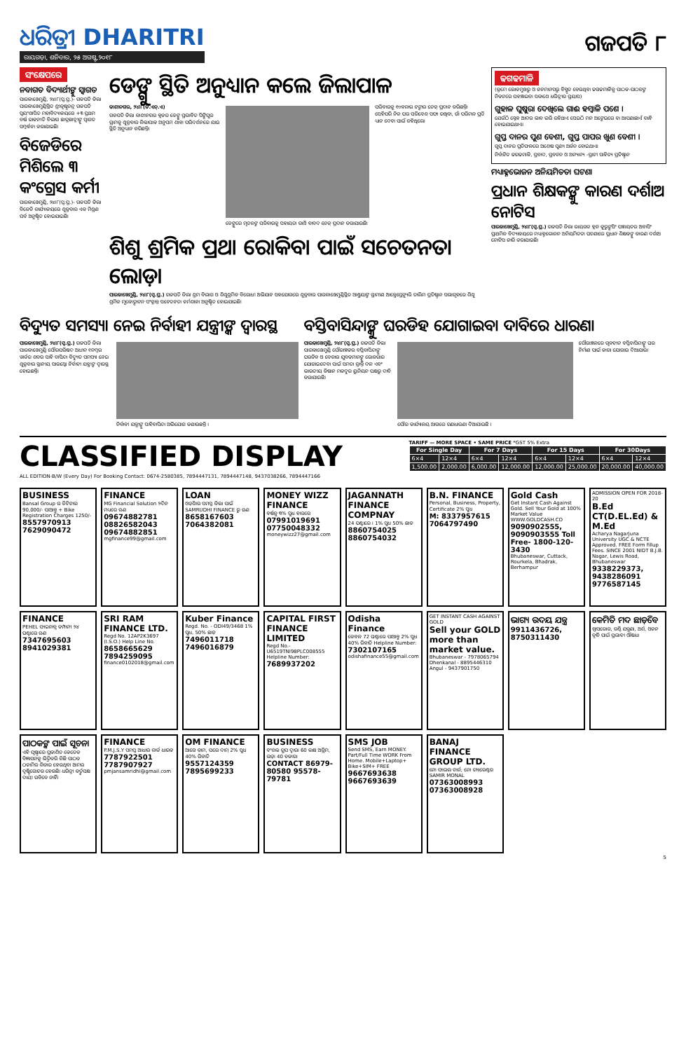ଧରିତ୍ରୀ DHARITRI
ରାୟଗଡ଼ା, ଶନିବାର, ୨୫ ଅଗଷ୍ଟ,୨୦୧୮
ଗଜପତି ୮
ସଂକ୍ଷେପରେ
ନବାଗତ ବିଦ୍ୟାର୍ଥୀଙ୍କୁ ସ୍ୱାଗତ
ପାରଳାଖେମୁଣ୍ଡି, ୨୪।୮(ସ୍ୱ.ପ୍ର.)- ଗଜପତି ଜିଲା ପାରଳାଖେମୁଣ୍ଡିସ୍ଥିତ ଶ୍ରୀକୃଷ୍ଣଚନ୍ଦ୍ର ଗଜପତି ସ୍ୱୟଂଶାସିତ ମହାବିଦ୍ୟାଳୟରେ +୩ ପ୍ରଥମ ବର୍ଷ ରାଜନୀତି ବିଭାଗ ଛାତ୍ରଛାତ୍ରୀଙ୍କୁ ସ୍ୱାଗତ ସମ୍ବର୍ଦ୍ଧନା କରାଯାଇଛି।
ବିଜେଡିରେ ମିଶିଲେ ୩ କଂଗ୍ରେସ କର୍ମୀ
ପାରଳାଖେମୁଣ୍ଡି, ୨୪।୮(ସ୍ୱ.ପ୍ର.)- ଗଜପତି ଜିଲା ବିଜେଡି କାର୍ଯ୍ୟାଳୟରେ ଶୁକ୍ରବାର ଏକ ମିଶ୍ରଣ ପର୍ବ ଅନୁଷ୍ଠିତ ହୋଇଯାଇଛି।
ଡେଙ୍ଗୁ ସ୍ଥିତି ଅନୁଧ୍ୟାନ କଲେ ଜିଲାପାଳ
କାଶୀନଗର, ୨୪।୮(ଡି.ଏନ୍.ଏ)
ଗଜପତି ଜିଲା କାଶୀନଗର ବ୍ଲକର ଡେଙ୍ଗୁ ପ୍ରଭାବିତ ସିଙ୍ଗିପୁର ଗ୍ରାମକୁ ଶୁକ୍ରବାର ଜିଲାପାଳ ଅନୁପମ ଶାହା ପରିଦର୍ଶନରେ ଯାଇ ସ୍ଥିତି ଅନୁଧ୍ୟାନ କରିଛନ୍ତି।
ଡେଙ୍ଗୁରେ ମୃତକଙ୍କ ପରିବାରକୁ ସହାୟତା ରାଶି ବାବଦ ଚେକ୍ ପ୍ରଦାନ କରାଯାଉଛି।
ପରିବାରକୁ ୧୦ହଜାର ଟଙ୍କାର ଚେକ୍ ପ୍ରଦାନ କରିଛନ୍ତି। ସେହିପରି ନିଜ ଘର ପରିବେଶ ସଫା ରଖିବା, ଗାଁ ପରିମଳ ପ୍ରତି ଧ୍ୟାନ ଦେବା ପାଇଁ କହିଥିଲେ।
ଶିଶୁ ଶ୍ରମିକ ପ୍ରଥା ରୋକିବା ପାଇଁ ସଚେତନତା ଲୋଡ଼ା
ପାରଳାଖେମୁଣ୍ଡି, ୨୪।୮(ସ୍ୱ.ପ୍ର.) ଗଜପତି ଜିଲା ଶ୍ରମ ବିଭାଗ ଓ ଶିଶୁଶ୍ରମିକ ବିରୋଧୀ ଅଭିଯାନ ସହଯୋଗରେ ଶୁକ୍ରବାର ପାରଳାଖେମୁଣ୍ଡିସ୍ଥିତ ଆଣ୍ଡ୍ରୟାଙ୍କ ଗ୍ରାମୀଣ ଆନ୍ତ୍ରେପ୍ରେନ୍ୟୁରି ତାଲିମ ପ୍ରତିଷ୍ଠାନ ସଭାଗୃହରେ ଶିଶୁ ଶ୍ରମିକ ମୂଳୋତ୍ପାଟନ ସଂକ୍ରାନ୍ତ ସଚେତନତା କର୍ମଶାଳା ଅନୁଷ୍ଠିତ ହୋଇଯାଇଛି।
ଢଗଢମାଳି
(କ୍ରମେ ଲୋକମୁଖରୁ ଓ ଜନମାନସରୁ ବିସ୍ମୃତ ହେଉଥିବା ଢଗଢମାଳିକୁ ପାଠକ-ପାଠକଙ୍କ ନିକଟରେ ପହଞ୍ଚାଇବା ସକାଶେ ଧରିତ୍ରୀର ପ୍ରୟାସ)
ଗୁହାଳ ଘୁଷୁରା ଦେଖିଲେ ଗାଈ ହମ୍ବାଳି ପଶେ ।
ଯେଉଁଠି ସ୍ନେହ ଆଦର ଭାବ ଭରି ରହିଥାଏ ସେଇଠି ମନ ଅଙ୍କେଇରେ ବା ଆପଣାଛାଏଁ ବାନ୍ଧି ହୋଇଯାଇଥାଏ।
ଗୁପ୍ତ ଦାନର ପୁଣ ବେଶୀ, ଗୁପ୍ତ ପାପର ଖୁଣ ବେଶୀ ।
ଗୁପ୍ତ ଦାନର ପ୍ରତିଫଳରେ ଅଶେଷ ପୁଣ୍ୟ ଅର୍ଜନ ହୋଇଥାଏ।
ନିର୍ବାଚିତ ଢଗଢମାଳି, ପ୍ରବାଦ, ପ୍ରବଚନ ଓ ଅନ୍ୟାନ୍ୟ -ପ୍ରାଚୀ ସାହିତ୍ୟ ପ୍ରତିଷ୍ଠାନ
ମଧ୍ୟାହ୍ନଭୋଜନ ଅନିୟମିତତା ଘଟଣା
ପ୍ରଧାନ ଶିକ୍ଷକଙ୍କୁ କାରଣ ଦର୍ଶାଅ ନୋଟିସ
ପାରଳାଖେମୁଣ୍ଡି, ୨୪।୮(ସ୍ୱ.ପ୍ର.) ଗଜପତି ଜିଲା ରାୟଗଡ ବ୍ଲକ ଜୁରୁଙ୍ଗସିଂ ପଞ୍ଚାୟତର ଅବାସିଂ ପ୍ରାଥମିକ ବିଦ୍ୟାଳୟରେ ମଧ୍ୟାହ୍ନଭୋଜନ ଅନିୟମିତତା ଘଟଣାରେ ପ୍ରଧାନ ଶିକ୍ଷକଙ୍କୁ କାରଣ ଦର୍ଶାଅ ନୋଟିସ ଜାରି କରାଯାଇଛି।
ବିଦ୍ୟୁତ ସମସ୍ୟା ନେଇ ନିର୍ବାହୀ ଯନ୍ତ୍ରୀଙ୍କ ଦ୍ୱାରସ୍ଥ
ପାରଳାଖେମୁଣ୍ଡି, ୨୪।୮(ସ୍ୱ.ପ୍ର.) ଗଜପତି ଜିଲା ପାରଳାଖେମୁଣ୍ଡି ପୌରପରିଷଦ ଅଧୀନ ୧ନମ୍ବର ୱାର୍ଡର ଶବର ସାହି ବାସିନ୍ଦା ବିଦ୍ୟୁତ ସମସ୍ୟା ନେଇ ଶୁକ୍ରବାର ସ୍ଥାନୀୟ ସାଉଥ୍କୋ ନିର୍ବାହୀ ଯନ୍ତ୍ରୀଙ୍କ ଦ୍ୱାରସ୍ଥ ହୋଇଛନ୍ତି।
ନିର୍ବାହୀ ଯନ୍ତ୍ରୀଙ୍କୁ ସାହିବାସିନ୍ଦା ଅଭିଯୋଗ ଜଣାଉଛନ୍ତି ।
ବସ୍ତିବାସିନ୍ଦାଙ୍କୁ ଘରଡିହ ଯୋଗାଇବା ଦାବିରେ ଧାରଣା
ପାରଳାଖେମୁଣ୍ଡି, ୨୪।୮(ସ୍ୱ.ପ୍ର.) ଗଜପତି ଜିଲା ପାରଳାଖେମୁଣ୍ଡି ପୌରାଞ୍ଚଳର ବସ୍ତିବାସିନ୍ଦାଙ୍କୁ ଘରଡିହ ଓ ବେକାର ଯୁବକମାନଙ୍କୁ ରୋଜଗାର ଯୋଗାଇଦେବା ପାଇଁ ସମତା କ୍ରାନ୍ତି ଦଳ ଏବଂ ଭାରତୀୟ କିଷାନ ମଜଦୁର ୟୁନିୟନ ପକ୍ଷରୁ ଦାବି କରାଯାଇଛି।
ପୌର କାର୍ଯ୍ୟାଳୟ ଆଗରେ ଗଣଧାରଣା ଦିଆଯାଇଛି ।
ପୌରାଞ୍ଚଳରେ ଗୃହହୀନ ବସ୍ତିବାସିନ୍ଦାଙ୍କୁ ଘର ନିର୍ମାଣ ପାଇଁ ଜାଗା ଯୋଗାଇ ଦିଆଯାଉ।
CLASSIFIED DISPLAY
ALL EDITION-B/W (Every Day) For Booking Contact: 0674-2580385, 7894447131, 7894447148, 9437038266, 7894447166
TARIFF — MORE SPACE • SAME PRICE *GST 5% Extra
| For Single Day | | For 7 Days | | For 15 Days | | For 30Days | |
| --- | --- | --- | --- | --- | --- | --- | --- |
| 6×4 | 12×4 | 6×4 | 12×4 | 6×4 | 12×4 | 6×4 | 12×4 |
| 1,500.00 | 2,000.00 | 6,000.00 | 12,000.00 | 12,000.00 | 25,000.00 | 20,000.00 | 40,000.00 |
BUSINESS
Bansal Group ର ଡିଟିଟାଲ 90,000/- ପାଆନ୍ତୁ + Bike Registration Charges 1250/-
8557970913 7629090472
FINANCE
MG Financial Solution ୨ଦିନ ମଧ୍ୟରେ ଋଣ
09674882781 08826582043 09674882851
mgfinance99@gmail.com
LOAN
ଓଡ଼ିଶାର ସମସ୍ତ ଜିଲା ପାଇଁ SAMRUDHI FINANCE ରୁ ଋଣ
8658167603 7064382081
MONEY WIZZ FINANCE
ବର୍ଷକୁ ୩% ସୁଧ ହାରରେ
07991019691 07750048332
moneywizz27@gmail.com
JAGANNATH FINANCE COMPNAY
24 ଘଣ୍ଟାରେ । 1% ସୁଧ 50% ଛାଡ
8860754025 8860754032
B.N. FINANCE
Personal, Business, Property, Certificate 2% ସୁଧ
M: 8337957615 7064797490
Gold Cash
Get Instant Cash Against Gold. Sell Your Gold at 100% Market Value WWW.GOLDCASH.CO
9090902555, 9090903555 Toll Free- 1800-120-3430
Bhubaneswar, Cuttack, Rourkela, Bhadrak, Berhampur
ADMISSION OPEN FOR 2018-20
B.Ed CT(D.EL.Ed) & M.Ed
Acharya Nagarjuna University UGC & NCTE Approved. FREE Form fillup Fees. SINCE 2001 NIDT B.J.B. Nagar, Lewis Road, Bhubaneswar
9338229373, 9438286091 9776587145
FINANCE
PEHEL ଫାଇନାନ୍ସ କମ୍ପାନୀ ୨୪ ଘଣ୍ଟାରେ ଋଣ
7347695603 8941029381
SRI RAM FINANCE LTD.
Regd No. 12AP2K3697 (I.S.O.) Help Line No.
8658665629 7894259095
finance0102018@gmail.com
Kuber Finance
Regd. No. - ODI49/3468 1% ସୁଧ, 50% ଛାଡ଼
7496011718 7496016879
CAPITAL FIRST FINANCE LIMITED
Regd No.- U6519TNI98PLC008555 Helpline Number:
7689937202
Odisha Finance
କେବଳ 72 ଘଣ୍ଟାରେ ପାଆନ୍ତୁ 2% ସୁଧ 40% ରିହାତି Helpline Number:
7302107165
odishafinance55@gmail.com
GET INSTANT CASH AGAINST GOLD
Sell your GOLD more than market value.
Bhubaneswar - 7978065794 Dhenkanal - 8895446310 Angul - 9437901750
ଭାଗ୍ୟ ଉଦୟ ଯନ୍ତ୍ର
9911436726, 8750311430
କେମିତି ମଦ ଛାଡ଼ିବେ
ଶ୍ୱାସରୋଗ, ଗଣ୍ଠି ଯନ୍ତ୍ରଣା, ଅର୍ଶ, ଓଜନ ବୃଦ୍ଧି ପାଇଁ ପ୍ରଭାବୀ ଔଷଧ।
ପାଠକଙ୍କ ପାଇଁ ସୂଚନା
ଏହି ପୃଷ୍ଠାରେ ପ୍ରକାଶିତ କେତେକ ବିଜ୍ଞାପନକୁ ଭିତ୍ତିକରି କିଛି ପାଠକ ଠକାମିର ଶିକାର ହେଉଥିବା ଆମର ଦୃଷ୍ଟିଗୋଚର ହେଉଛି। ଧରିତ୍ରୀ କର୍ତ୍ତୃପକ୍ଷ ଦାୟୀ ରହିବେ ନାହିଁ।
FINANCE
P.M.J.S.Y ସମସ୍ତ ଆଧାର କାର୍ଡ ଧାରକ
7787922501 7787907927
pmjansamridhi@gmail.com
OM FINANCE
ଆଗେ କାମ, ପରେ ଦାମ୍ 2% ସୁଧ 40% ରିହାତି
9557124359 7895699233
BUSINESS
ବଂଶଲ ଗ୍ରୁପ ଦ୍ୱାରା 60 ଲକ୍ଷ ଅଗ୍ରିମ, ଭଡ଼ା 40 ହଜାର।
CONTACT 86979-80580 95578-79781
SMS JOB
Send SMS, Earn MONEY. Part/Full Time WORK From Home. Mobile+Laptop+ Bike+SIM+ FREE
9667693638 9667693639
BANAJ FINANCE GROUP LTD.
ନୋ ଫାଇଲ ଚାର୍ଜ, ନୋ ଗ୍ୟାରେଣ୍ଟର SAMIR MONAL
07363008993 07363008928
5